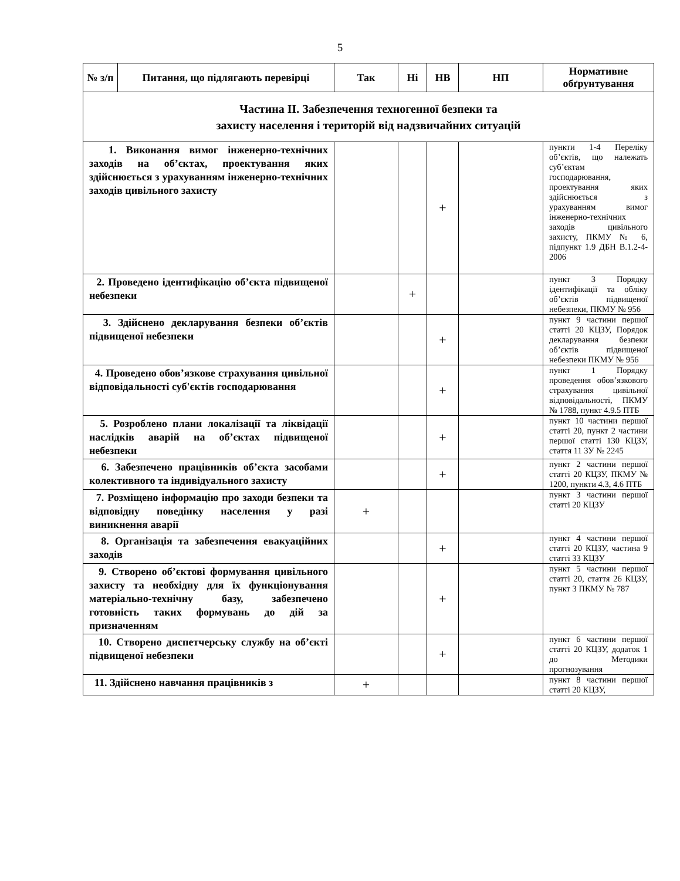5
| № з/п | Питання, що підлягають перевірці | Так | Ні | НВ | НП | Нормативне обґрунтування |
| --- | --- | --- | --- | --- | --- | --- |
| Частина ІІ. Забезпечення техногенної безпеки та захисту населення і територій від надзвичайних ситуацій | | | | | | |
| 1. Виконання вимог інженерно-технічних заходів на об’єктах, проектування яких здійснюється з урахуванням інженерно-технічних заходів цивільного захисту | | | | + | | пункти 1-4 Переліку об’єктів, що належать суб’єктам господарювання, проектування яких здійснюється з урахуванням вимог інженерно-технічних заходів цивільного захисту, ПКМУ № 6, підпункт 1.9 ДБН В.1.2-4-2006 |
| 2. Проведено ідентифікацію об’єкта підвищеної небезпеки | | | + | | | пункт 3 Порядку ідентифікації та обліку об’єктів підвищеної небезпеки, ПКМУ № 956 |
| 3. Здійснено декларування безпеки об’єктів підвищеної небезпеки | | | | + | | пункт 9 частини першої статті 20 КЦЗУ, Порядок декларування безпеки об’єктів підвищеної небезпеки ПКМУ № 956 |
| 4. Проведено обов’язкове страхування цивільної відповідальності суб'єктів господарювання | | | | + | | пункт 1 Порядку проведення обов’язкового страхування цивільної відповідальності, ПКМУ № 1788, пункт 4.9.5 ПТБ |
| 5. Розроблено плани локалізації та ліквідації наслідків аварій на об’єктах підвищеної небезпеки | | | | + | | пункт 10 частини першої статті 20, пункт 2 частини першої статті 130 КЦЗУ, стаття 11 ЗУ № 2245 |
| 6. Забезпечено працівників об’єкта засобами колективного та індивідуального захисту | | | | + | | пункт 2 частини першої статті 20 КЦЗУ, ПКМУ № 1200, пункти 4.3, 4.6 ПТБ |
| 7. Розміщено інформацію про заходи безпеки та відповідну поведінку населення у разі виникнення аварії | | + | | | | пункт 3 частини першої статті 20 КЦЗУ |
| 8. Організація та забезпечення евакуаційних заходів | | | | + | | пункт 4 частини першої статті 20 КЦЗУ, частина 9 статті 33 КЦЗУ |
| 9. Створено об’єктові формування цивільного захисту та необхідну для їх функціонування матеріально-технічну базу, забезпечено готовність таких формувань до дій за призначенням | | | | + | | пункт 5 частини першої статті 20, стаття 26 КЦЗУ, пункт 3 ПКМУ № 787 |
| 10. Створено диспетчерську службу на об’єкті підвищеної небезпеки | | | | + | | пункт 6 частини першої статті 20 КЦЗУ, додаток 1 до Методики прогнозування |
| 11. Здійснено навчання працівників з | | + | | | | пункт 8 частини першої статті 20 КЦЗУ, |